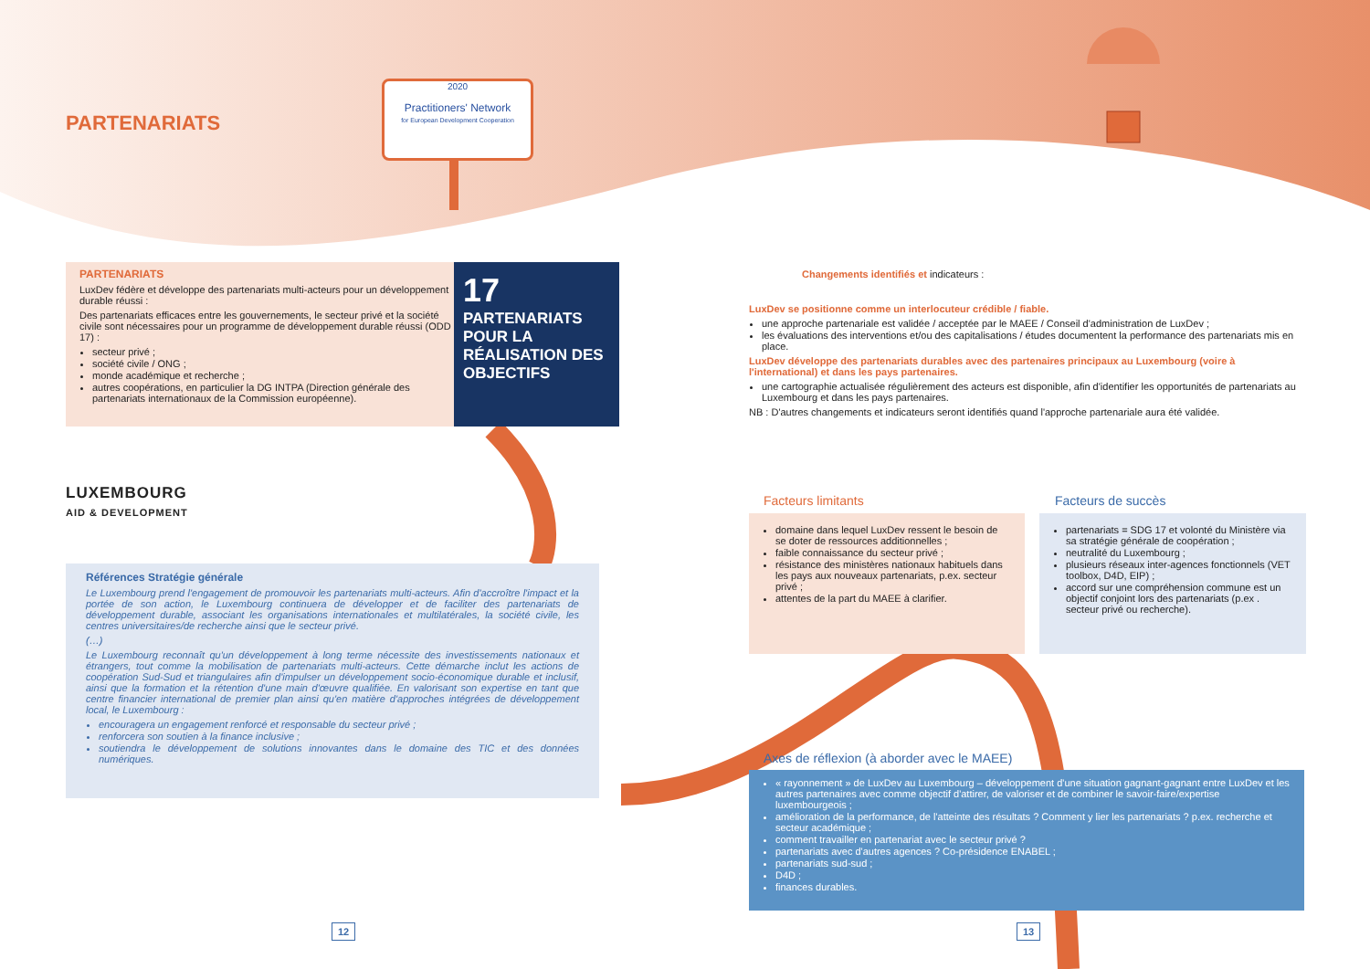PARTENARIATS
2020
Practitioners' Network
for European Development Cooperation
PARTENARIATS
LuxDev fédère et développe des partenariats multi-acteurs pour un développement durable réussi :
Des partenariats efficaces entre les gouvernements, le secteur privé et la société civile sont nécessaires pour un programme de développement durable réussi (ODD 17) :
secteur privé ;
société civile / ONG ;
monde académique et recherche ;
autres coopérations, en particulier la DG INTPA (Direction générale des partenariats internationaux de la Commission européenne).
17 PARTENARIATS POUR LA RÉALISATION DES OBJECTIFS
LUXEMBOURG
AID & DEVELOPMENT
Références Stratégie générale
Le Luxembourg prend l'engagement de promouvoir les partenariats multi-acteurs. Afin d'accroître l'impact et la portée de son action, le Luxembourg continuera de développer et de faciliter des partenariats de développement durable, associant les organisations internationales et multilatérales, la société civile, les centres universitaires/de recherche ainsi que le secteur privé.
(…)
Le Luxembourg reconnaît qu'un développement à long terme nécessite des investissements nationaux et étrangers, tout comme la mobilisation de partenariats multi-acteurs. Cette démarche inclut les actions de coopération Sud-Sud et triangulaires afin d'impulser un développement socio-économique durable et inclusif, ainsi que la formation et la rétention d'une main d'œuvre qualifiée. En valorisant son expertise en tant que centre financier international de premier plan ainsi qu'en matière d'approches intégrées de développement local, le Luxembourg :
encouragera un engagement renforcé et responsable du secteur privé ;
renforcera son soutien à la finance inclusive ;
soutiendra le développement de solutions innovantes dans le domaine des TIC et des données numériques.
12
Changements identifiés et indicateurs :
LuxDev se positionne comme un interlocuteur crédible / fiable.
une approche partenariale est validée / acceptée par le MAEE / Conseil d'administration de LuxDev ;
les évaluations des interventions et/ou des capitalisations / études documentent la performance des partenariats mis en place.
LuxDev développe des partenariats durables avec des partenaires principaux au Luxembourg (voire à l'international) et dans les pays partenaires.
une cartographie actualisée régulièrement des acteurs est disponible, afin d'identifier les opportunités de partenariats au Luxembourg et dans les pays partenaires.
NB : D'autres changements et indicateurs seront identifiés quand l'approche partenariale aura été validée.
Facteurs limitants
domaine dans lequel LuxDev ressent le besoin de se doter de ressources additionnelles ;
faible connaissance du secteur privé ;
résistance des ministères nationaux habituels dans les pays aux nouveaux partenariats, p.ex. secteur privé ;
attentes de la part du MAEE à clarifier.
Facteurs de succès
partenariats = SDG 17 et volonté du Ministère via sa stratégie générale de coopération ;
neutralité du Luxembourg ;
plusieurs réseaux inter-agences fonctionnels (VET toolbox, D4D, EIP) ;
accord sur une compréhension commune est un objectif conjoint lors des partenariats (p.ex . secteur privé ou recherche).
Axes de réflexion (à aborder avec le MAEE)
« rayonnement » de LuxDev au Luxembourg – développement d'une situation gagnant-gagnant entre LuxDev et les autres partenaires avec comme objectif d'attirer, de valoriser et de combiner le savoir-faire/expertise luxembourgeois ;
amélioration de la performance, de l'atteinte des résultats ? Comment y lier les partenariats ? p.ex. recherche et secteur académique ;
comment travailler en partenariat avec le secteur privé ?
partenariats avec d'autres agences ? Co-présidence ENABEL ;
partenariats sud-sud ;
D4D ;
finances durables.
13